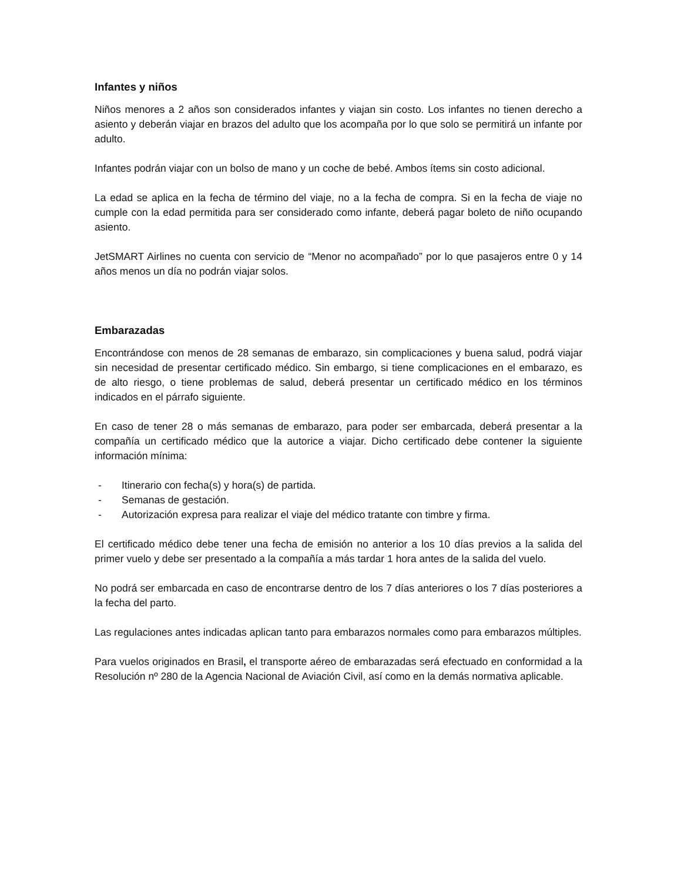Infantes y niños
Niños menores a 2 años son considerados infantes y viajan sin costo. Los infantes no tienen derecho a asiento y deberán viajar en brazos del adulto que los acompaña por lo que solo se permitirá un infante por adulto.
Infantes podrán viajar con un bolso de mano y un coche de bebé. Ambos ítems sin costo adicional.
La edad se aplica en la fecha de término del viaje, no a la fecha de compra. Si en la fecha de viaje no cumple con la edad permitida para ser considerado como infante, deberá pagar boleto de niño ocupando asiento.
JetSMART Airlines no cuenta con servicio de “Menor no acompañado” por lo que pasajeros entre 0 y 14 años menos un día no podrán viajar solos.
Embarazadas
Encontrándose con menos de 28 semanas de embarazo, sin complicaciones y buena salud, podrá viajar sin necesidad de presentar certificado médico. Sin embargo, si tiene complicaciones en el embarazo, es de alto riesgo, o tiene problemas de salud, deberá presentar un certificado médico en los términos indicados en el párrafo siguiente.
En caso de tener 28 o más semanas de embarazo, para poder ser embarcada, deberá presentar a la compañía un certificado médico que la autorice a viajar. Dicho certificado debe contener la siguiente información mínima:
- Itinerario con fecha(s) y hora(s) de partida.
- Semanas de gestación.
- Autorización expresa para realizar el viaje del médico tratante con timbre y firma.
El certificado médico debe tener una fecha de emisión no anterior a los 10 días previos a la salida del primer vuelo y debe ser presentado a la compañía a más tardar 1 hora antes de la salida del vuelo.
No podrá ser embarcada en caso de encontrarse dentro de los 7 días anteriores o los 7 días posteriores a la fecha del parto.
Las regulaciones antes indicadas aplican tanto para embarazos normales como para embarazos múltiples.
Para vuelos originados en Brasil, el transporte aéreo de embarazadas será efectuado en conformidad a la Resolución nº 280 de la Agencia Nacional de Aviación Civil, así como en la demás normativa aplicable.